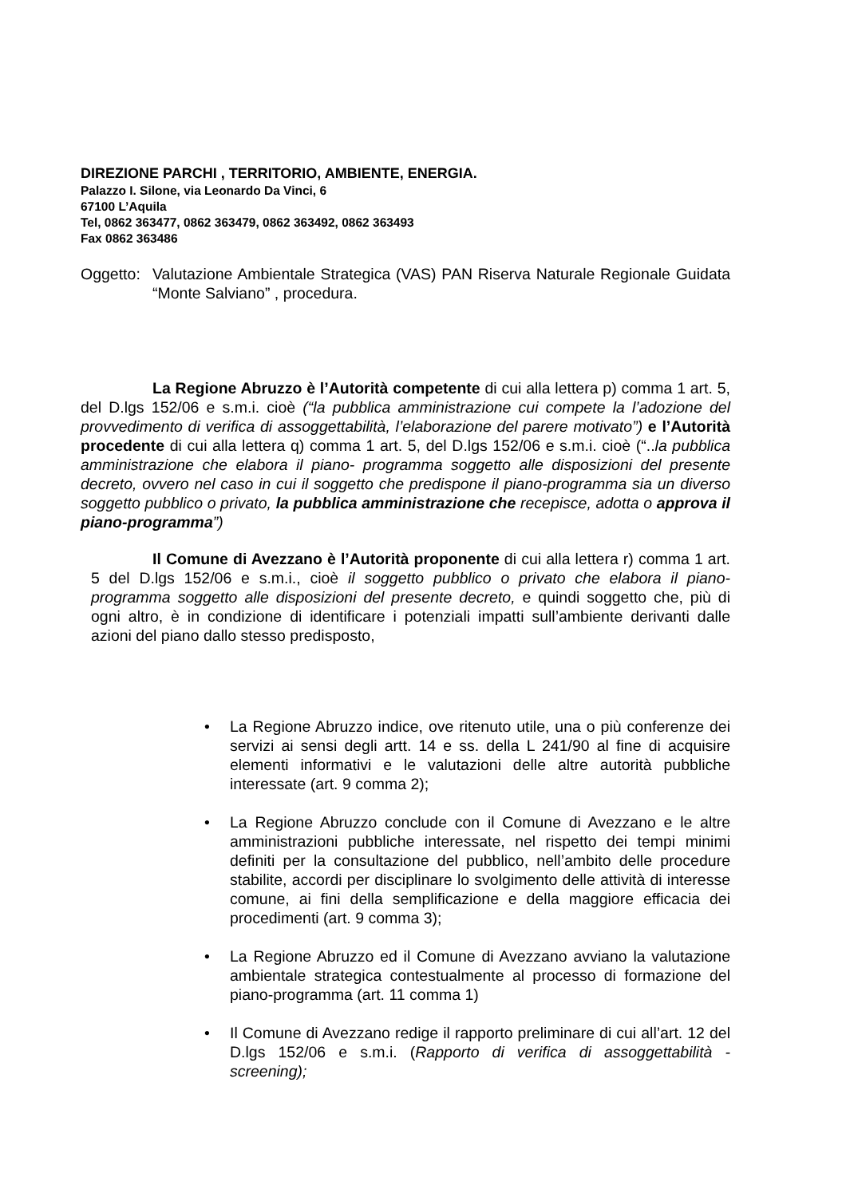DIREZIONE PARCHI , TERRITORIO, AMBIENTE, ENERGIA.
Palazzo I. Silone, via Leonardo Da Vinci, 6
67100 L’Aquila
Tel, 0862 363477, 0862 363479, 0862 363492, 0862 363493
Fax 0862 363486
Oggetto:
Valutazione Ambientale Strategica (VAS) PAN Riserva Naturale Regionale Guidata “Monte Salviano” , procedura.
La Regione Abruzzo è l’Autorità competente di cui alla lettera p) comma 1 art. 5, del D.lgs 152/06 e s.m.i. cioè (“la pubblica amministrazione cui compete la l’adozione del provvedimento di verifica di assoggettabilità, l’elaborazione del parere motivato”) e l’Autorità procedente di cui alla lettera q) comma 1 art. 5, del D.lgs 152/06 e s.m.i. cioè (“..la pubblica amministrazione che elabora il piano- programma soggetto alle disposizioni del presente decreto, ovvero nel caso in cui il soggetto che predispone il piano-programma sia un diverso soggetto pubblico o privato, la pubblica amministrazione che recepisce, adotta o approva il piano-programma”)
Il Comune di Avezzano è l’Autorità proponente di cui alla lettera r) comma 1 art. 5 del D.lgs 152/06 e s.m.i., cioè il soggetto pubblico o privato che elabora il piano- programma soggetto alle disposizioni del presente decreto, e quindi soggetto che, più di ogni altro, è in condizione di identificare i potenziali impatti sull’ambiente derivanti dalle azioni del piano dallo stesso predisposto,
• La Regione Abruzzo indice, ove ritenuto utile, una o più conferenze dei servizi ai sensi degli artt. 14 e ss. della L 241/90 al fine di acquisire elementi informativi e le valutazioni delle altre autorità pubbliche interessate (art. 9 comma 2);
• La Regione Abruzzo conclude con il Comune di Avezzano e le altre amministrazioni pubbliche interessate, nel rispetto dei tempi minimi definiti per la consultazione del pubblico, nell’ambito delle procedure stabilite, accordi per disciplinare lo svolgimento delle attività di interesse comune, ai fini della semplificazione e della maggiore efficacia dei procedimenti (art. 9 comma 3);
• La Regione Abruzzo ed il Comune di Avezzano avviano la valutazione ambientale strategica contestualmente al processo di formazione del piano-programma (art. 11 comma 1)
• Il Comune di Avezzano redige il rapporto preliminare di cui all’art. 12 del D.lgs 152/06 e s.m.i. (Rapporto di verifica di assoggettabilità - screening);